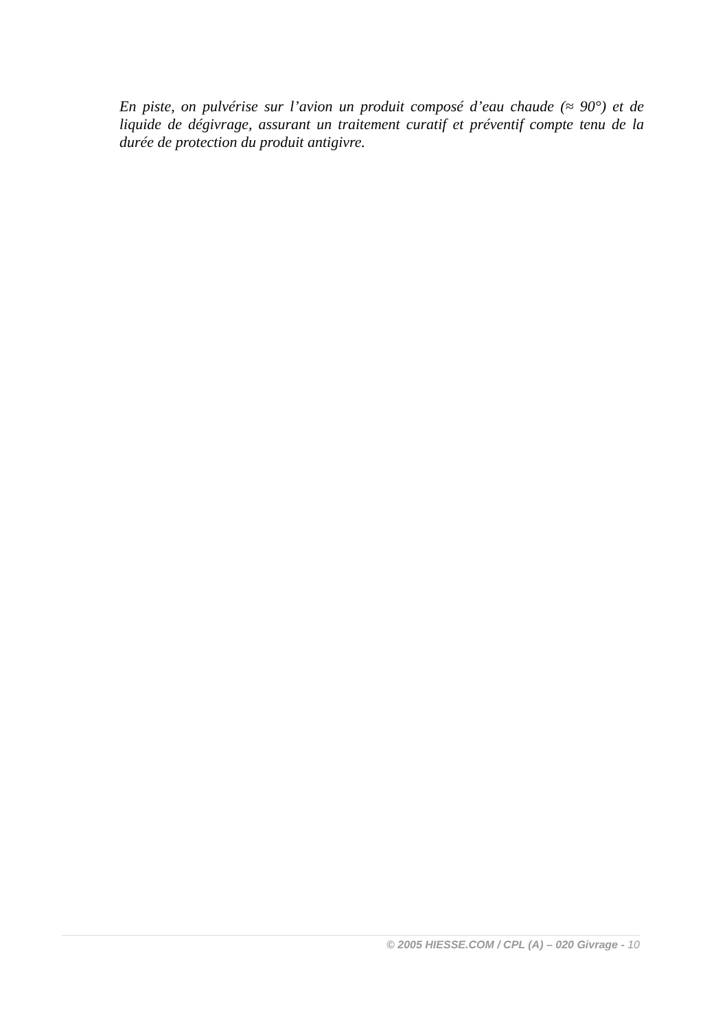En piste, on pulvérise sur l’avion un produit composé d’eau chaude (≈ 90°) et de liquide de dégivrage, assurant un traitement curatif et préventif compte tenu de la durée de protection du produit antigivre.
© 2005 HIESSE.COM / CPL (A) – 020 Givrage - 10